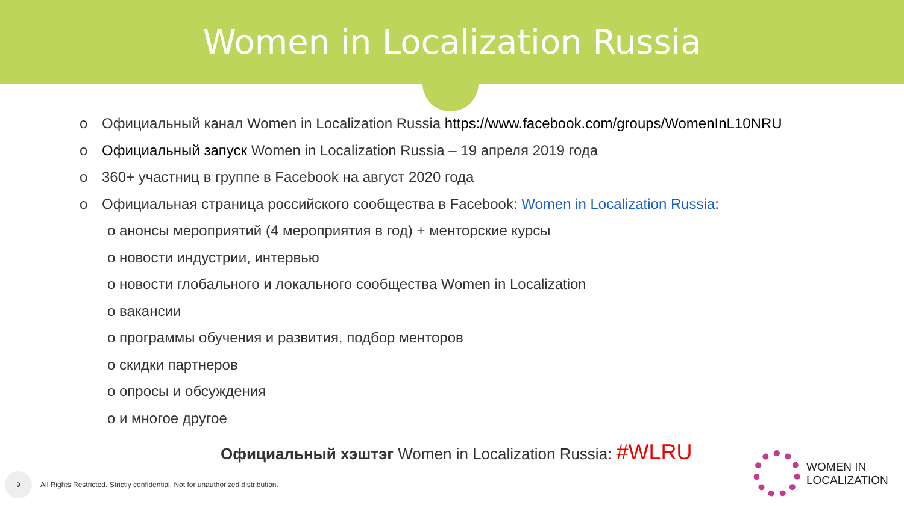Women in Localization Russia
o Официальный канал Women in Localization Russia https://www.facebook.com/groups/WomenInL10NRU
o Официальный запуск Women in Localization Russia – 19 апреля 2019 года
o 360+ участниц в группе в Facebook на август 2020 года
o Официальная страница российского сообщества в Facebook: Women in Localization Russia:
o анонсы мероприятий (4 мероприятия в год) + менторские курсы
o новости индустрии, интервью
o новости глобального и локального сообщества Women in Localization
o вакансии
o программы обучения и развития, подбор менторов
o скидки партнеров
o опросы и обсуждения
o и многое другое
Официальный хэштэг Women in Localization Russia: #WLRU
9
All Rights Restricted. Strictly confidential. Not for unauthorized distribution.
WOMEN IN
LOCALIZATION